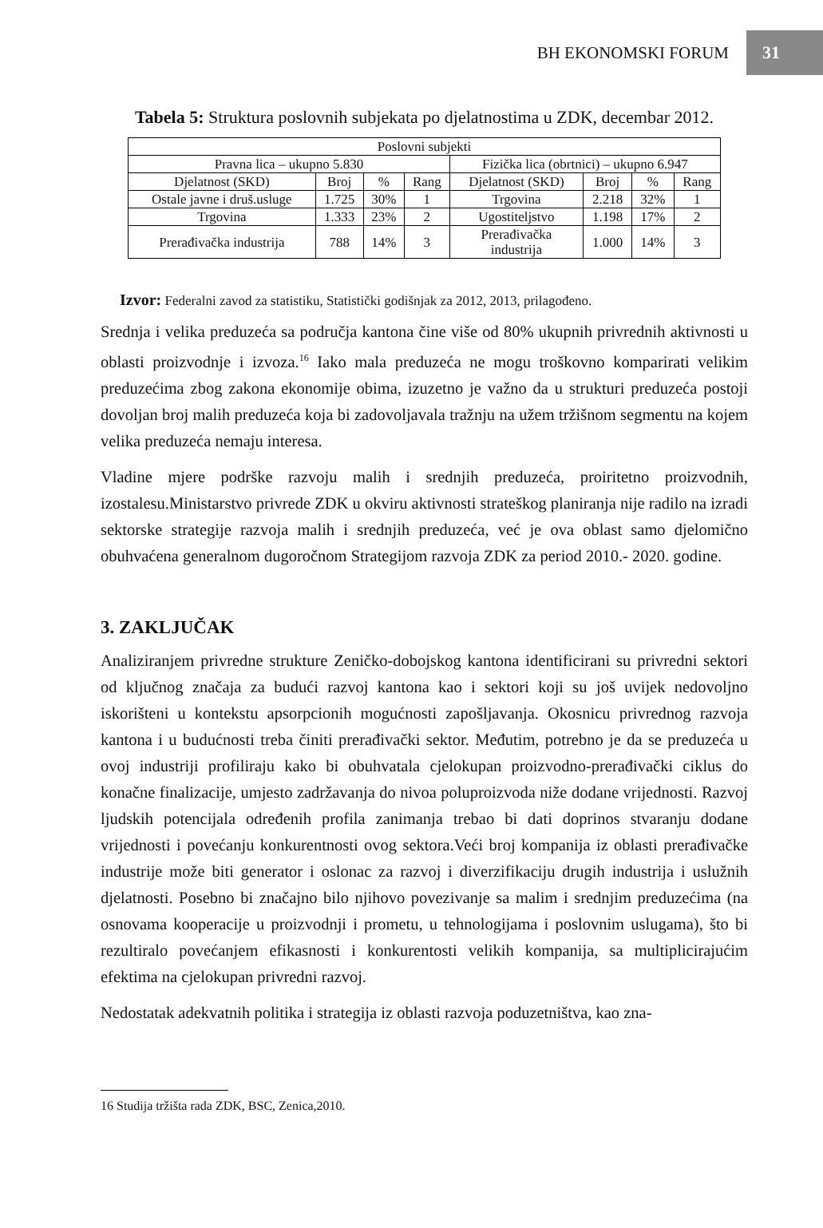BH EKONOMSKI FORUM 31
Tabela 5: Struktura poslovnih subjekata po djelatnostima u ZDK, decembar 2012.
| Poslovni subjekti | | | | | | | |
| --- | --- | --- | --- | --- | --- | --- | --- |
| Pravna lica – ukupno 5.830 | | | | Fizička lica (obrtnici) – ukupno 6.947 | | | |
| Djelatnost (SKD) | Broj | % | Rang | Djelatnost (SKD) | Broj | % | Rang |
| Ostale javne i druš.usluge | 1.725 | 30% | 1 | Trgovina | 2.218 | 32% | 1 |
| Trgovina | 1.333 | 23% | 2 | Ugostiteljstvo | 1.198 | 17% | 2 |
| Prerađivačka industrija | 788 | 14% | 3 | Prerađivačka industrija | 1.000 | 14% | 3 |
Izvor: Federalni zavod za statistiku, Statistički godišnjak za 2012, 2013, prilagođeno.
Srednja i velika preduzeća sa područja kantona čine više od 80% ukupnih privrednih aktivnosti u oblasti proizvodnje i izvoza.<sup>16</sup> Iako mala preduzeća ne mogu troškovno komparirati velikim preduzećima zbog zakona ekonomije obima, izuzetno je važno da u strukturi preduzeća postoji dovoljan broj malih preduzeća koja bi zadovoljavala tražnju na užem tržišnom segmentu na kojem velika preduzeća nemaju interesa.
Vladine mjere podrške razvoju malih i srednjih preduzeća, proiritetno proizvodnih, izostalesu.Ministarstvo privrede ZDK u okviru aktivnosti strateškog planiranja nije radilo na izradi sektorske strategije razvoja malih i srednjih preduzeća, već je ova oblast samo djelomično obuhvaćena generalnom dugoročnom Strategijom razvoja ZDK za period 2010.- 2020. godine.
3. ZAKLJUČAK
Analiziranjem privredne strukture Zeničko-dobojskog kantona identificirani su privredni sektori od ključnog značaja za budući razvoj kantona kao i sektori koji su još uvijek nedovoljno iskorišteni u kontekstu apsorpcionih mogućnosti zapošljavanja. Okosnicu privrednog razvoja kantona i u budućnosti treba činiti prerađivački sektor. Međutim, potrebno je da se preduzeća u ovoj industriji profiliraju kako bi obuhvatala cjelokupan proizvodno-prerađivački ciklus do konačne finalizacije, umjesto zadržavanja do nivoa poluproizvoda niže dodane vrijednosti. Razvoj ljudskih potencijala određenih profila zanimanja trebao bi dati doprinos stvaranju dodane vrijednosti i povećanju konkurentnosti ovog sektora.Veći broj kompanija iz oblasti prerađivačke industrije može biti generator i oslonac za razvoj i diverzifikaciju drugih industrija i uslužnih djelatnosti. Posebno bi značajno bilo njihovo povezivanje sa malim i srednjim preduzećima (na osnovama kooperacije u proizvodnji i prometu, u tehnologijama i poslovnim uslugama), što bi rezultiralo povećanjem efikasnosti i konkurentosti velikih kompanija, sa multiplicirajućim efektima na cjelokupan privredni razvoj.
Nedostatak adekvatnih politika i strategija iz oblasti razvoja poduzetništva, kao zna-
16 Studija tržišta rada ZDK, BSC, Zenica,2010.